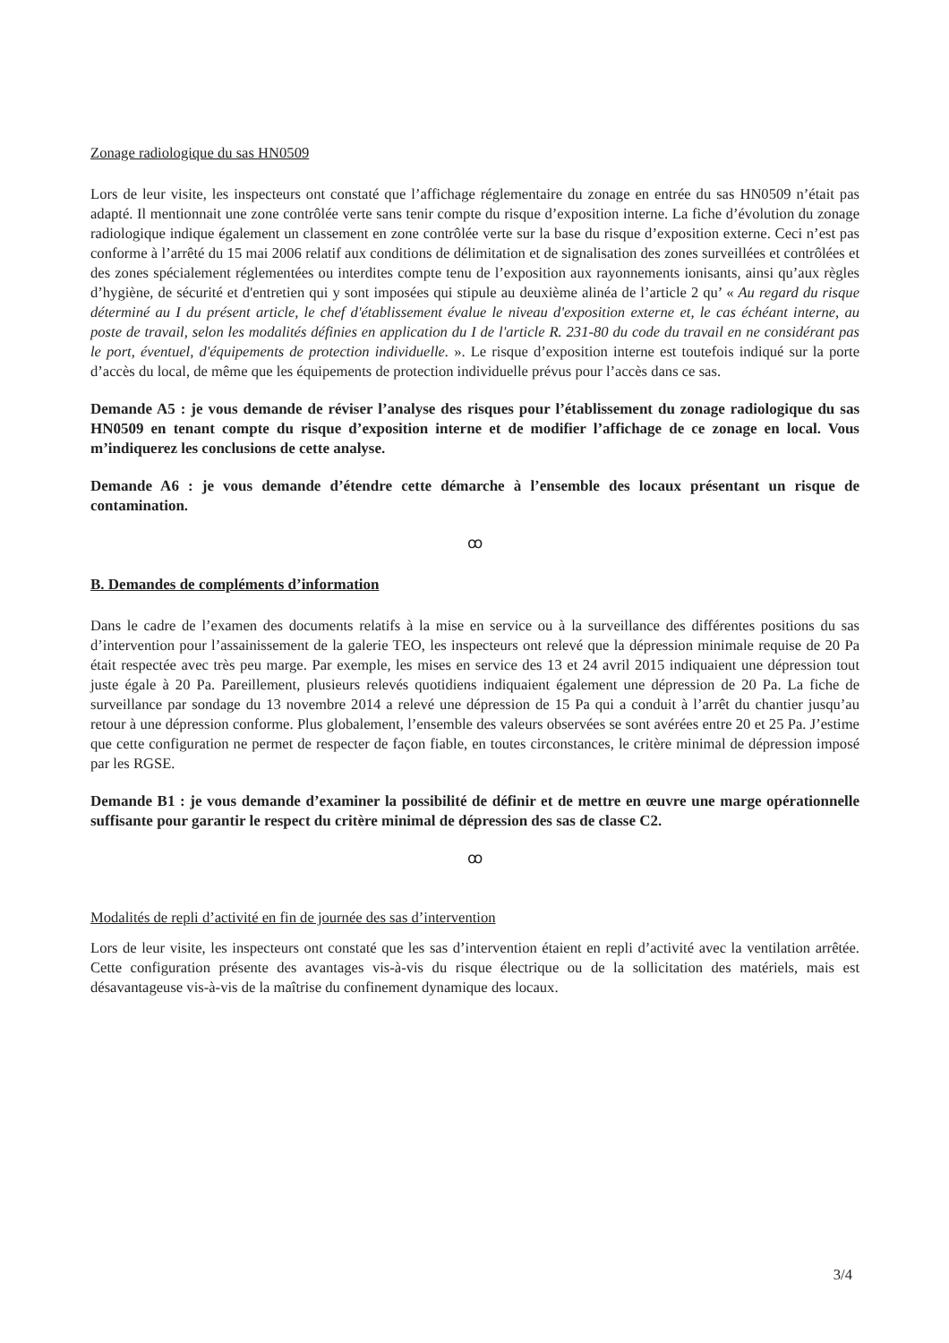Zonage radiologique du sas HN0509
Lors de leur visite, les inspecteurs ont constaté que l’affichage réglementaire du zonage en entrée du sas HN0509 n’était pas adapté. Il mentionnait une zone contrôlée verte sans tenir compte du risque d’exposition interne. La fiche d’évolution du zonage radiologique indique également un classement en zone contrôlée verte sur la base du risque d’exposition externe. Ceci n’est pas conforme à l’arrêté du 15 mai 2006 relatif aux conditions de délimitation et de signalisation des zones surveillées et contrôlées et des zones spécialement réglementées ou interdites compte tenu de l’exposition aux rayonnements ionisants, ainsi qu’aux règles d’hygiène, de sécurité et d'entretien qui y sont imposées qui stipule au deuxième alinéa de l’article 2 qu’ « Au regard du risque déterminé au I du présent article, le chef d'établissement évalue le niveau d'exposition externe et, le cas échéant interne, au poste de travail, selon les modalités définies en application du I de l'article R. 231-80 du code du travail en ne considérant pas le port, éventuel, d'équipements de protection individuelle. ». Le risque d’exposition interne est toutefois indiqué sur la porte d’accès du local, de même que les équipements de protection individuelle prévus pour l’accès dans ce sas.
Demande A5 : je vous demande de réviser l’analyse des risques pour l’établissement du zonage radiologique du sas HN0509 en tenant compte du risque d’exposition interne et de modifier l’affichage de ce zonage en local. Vous m’indiquerez les conclusions de cette analyse.
Demande A6 : je vous demande d’étendre cette démarche à l’ensemble des locaux présentant un risque de contamination.
ꝏ
B. Demandes de compléments d’information
Dans le cadre de l’examen des documents relatifs à la mise en service ou à la surveillance des différentes positions du sas d’intervention pour l’assainissement de la galerie TEO, les inspecteurs ont relevé que la dépression minimale requise de 20 Pa était respectée avec très peu marge. Par exemple, les mises en service des 13 et 24 avril 2015 indiquaient une dépression tout juste égale à 20 Pa. Pareillement, plusieurs relevés quotidiens indiquaient également une dépression de 20 Pa. La fiche de surveillance par sondage du 13 novembre 2014 a relevé une dépression de 15 Pa qui a conduit à l’arrêt du chantier jusqu’au retour à une dépression conforme. Plus globalement, l’ensemble des valeurs observées se sont avérées entre 20 et 25 Pa. J’estime que cette configuration ne permet de respecter de façon fiable, en toutes circonstances, le critère minimal de dépression imposé par les RGSE.
Demande B1 : je vous demande d’examiner la possibilité de définir et de mettre en œuvre une marge opérationnelle suffisante pour garantir le respect du critère minimal de dépression des sas de classe C2.
ꝏ
Modalités de repli d’activité en fin de journée des sas d’intervention
Lors de leur visite, les inspecteurs ont constaté que les sas d’intervention étaient en repli d’activité avec la ventilation arrêtée. Cette configuration présente des avantages vis-à-vis du risque électrique ou de la sollicitation des matériels, mais est désavantageuse vis-à-vis de la maîtrise du confinement dynamique des locaux.
3/4